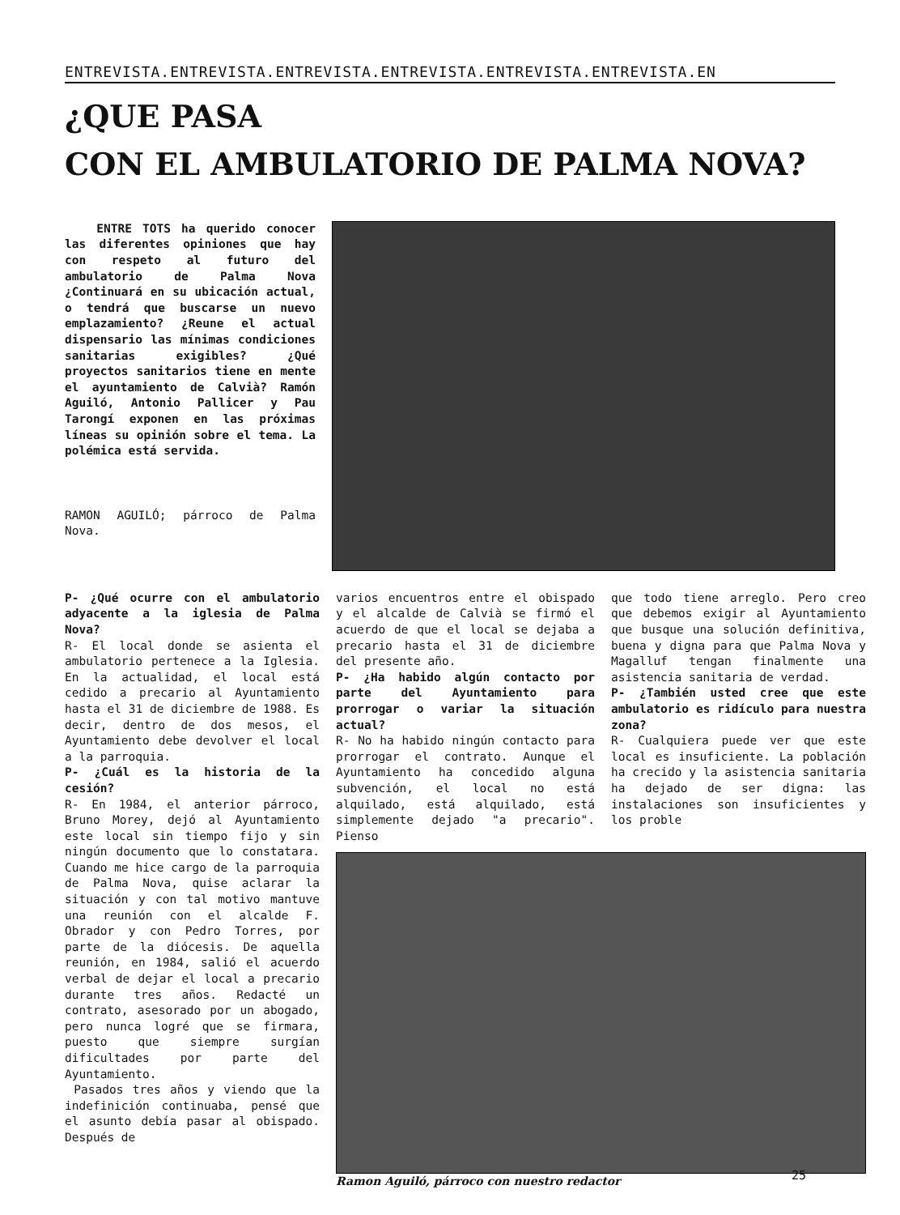ENTREVISTA.ENTREVISTA.ENTREVISTA.ENTREVISTA.ENTREVISTA.ENTREVISTA.EN
¿QUE PASA
CON EL AMBULATORIO DE PALMA NOVA?
ENTRE TOTS ha querido conocer las diferentes opiniones que hay con respeto al futuro del ambulatorio de Palma Nova ¿Continuará en su ubicación actual, o tendrá que buscarse un nuevo emplazamiento? ¿Reune el actual dispensario las mínimas condiciones sanitarias exigibles? ¿Qué proyectos sanitarios tiene en mente el ayuntamiento de Calvià? Ramón Aguiló, Antonio Pallicer y Pau Tarongí exponen en las próximas líneas su opinión sobre el tema. La polémica está servida.
RAMON AGUILÓ; párroco de Palma Nova.
P- ¿Qué ocurre con el ambulatorio adyacente a la iglesia de Palma Nova?
R- El local donde se asienta el ambulatorio pertenece a la Iglesia. En la actualidad, el local está cedido a precario al Ayuntamiento hasta el 31 de diciembre de 1988. Es decir, dentro de dos mesos, el Ayuntamiento debe devolver el local a la parroquia.
P- ¿Cuál es la historia de la cesión?
R- En 1984, el anterior párroco, Bruno Morey, dejó al Ayuntamiento este local sin tiempo fijo y sin ningún documento que lo constatara. Cuando me hice cargo de la parroquia de Palma Nova, quise aclarar la situación y con tal motivo mantuve una reunión con el alcalde F. Obrador y con Pedro Torres, por parte de la diócesis. De aquella reunión, en 1984, salió el acuerdo verbal de dejar el local a precario durante tres años. Redacté un contrato, asesorado por un abogado, pero nunca logré que se firmara, puesto que siempre surgían dificultades por parte del Ayuntamiento.
Pasados tres años y viendo que la indefinición continuaba, pensé que el asunto debía pasar al obispado. Después de
varios encuentros entre el obispado y el alcalde de Calvià se firmó el acuerdo de que el local se dejaba a precario hasta el 31 de diciembre del presente año.
P- ¿Ha habido algún contacto por parte del Ayuntamiento para prorrogar o variar la situación actual?
R- No ha habido ningún contacto para prorrogar el contrato. Aunque el Ayuntamiento ha concedido alguna subvención, el local no está alquilado, está alquilado, está simplemente dejado "a precario". Pienso
que todo tiene arreglo. Pero creo que debemos exigir al Ayuntamiento que busque una solución definitiva, buena y digna para que Palma Nova y Magalluf tengan finalmente una asistencia sanitaria de verdad.
P- ¿También usted cree que este ambulatorio es ridículo para nuestra zona?
R- Cualquiera puede ver que este local es insuficiente. La población ha crecido y la asistencia sanitaria ha dejado de ser digna: las instalaciones son insuficientes y los proble
Ramon Aguiló, párroco con nuestro redactor
25